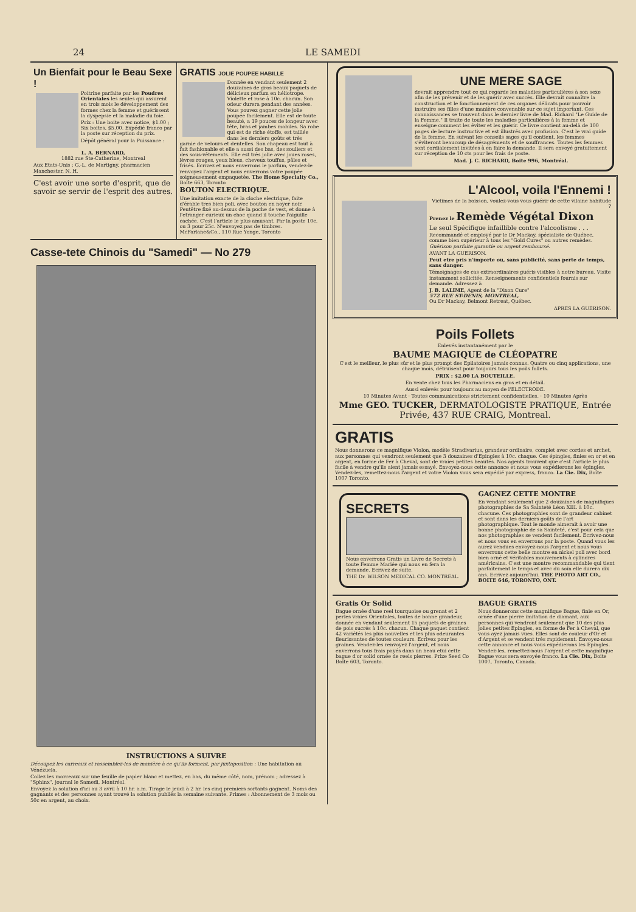24 LE SAMEDI
Un Bienfait pour le Beau Sexe !
Poitrine parfaite par les Poudres Orientales les seules qui assurent en trois mois le développement des formes chez la femme et guérissent la dyspepsie et la maladie du foie.
Prix : Une boite avec notice, $1.00 ; Six boites, $5.00. Expédié franco par la poste sur réception du prix.
Dépôt général pour la Puissance :
L. A. BERNARD,
1882 rue Ste-Catherine, Montreal
Aux Etats-Unis : G.-L. de Martigny, pharmacien Manchester, N. H.
C'est avoir une sorte d'esprit, que de savoir se servir de l'esprit des autres.
GRATIS JOLIE POUPEE HABILLE
Donnée en vendant seulement 2 douzaines de gros beaux paquets de délicieux parfum en héliotrope. Violette et rose à 10c. chacun. Son odeur durera pendant des années. Vous pouvez gagner cette jolie poupée facilement. Elle est de toute beauté, a 19 pouces de longeur avec tête, bras et jambes mobiles. Sa robe qui est de riche étoffe, est taillée dans les derniers goûts et très garnie de velours et dentelles. Son chapeau est tout à fait fashionable et elle a aussi des bas, des souliers et des sous-vêtements. Elle est très jolie avec joues roses, lèvres rouges, yeux bleus, cheveux touffus, pâles et frisés. Ecrivez et nous enverrons le parfum, vendez-le renvoyez l'argent et nous enverrons votre poupée soigneusement empaquetée. The Home Specialty Co., Boîte 663, Toronto
BOUTON ELECTRIQUE.
Une imitation exacte de la cloche electrique, faite d'érable tres bien poli, avec bouton en noyer noir. Peutêtre fixé au-dessus de la poche de vest, et donne à l'etranger curieux un choc quand il touche l'aiguille cachée. C'est l'article le plus amusant. Par la poste 10c. ou 3 pour 25c. N'envoyez pas de timbres. McFarlane&Co., 110 Rue Yonge, Toronto
Casse-tete Chinois du "Samedi" — No 279
INSTRUCTIONS A SUIVRE
Découpez les carreaux et rassemblez-les de manière à ce qu'ils forment, par juxtaposition : Une habitation au Vénézuela.
Collez les morceaux sur une feuille de papier blanc et mettez, en bas, du même côté, nom, prénom ; adressez à "Sphinx", journal le Samedi, Montréal.
Envoyez la solution d'ici au 3 avril à 10 hr. a.m. Tirage le jeudi à 2 hr. les cinq premiers sortants gagnent. Noms des gagnants et des personnes ayant trouvé la solution publiés la semaine suivante. Primes : Abonnement de 3 mois ou 50c en argent, au choix.
UNE MERE SAGE
devrait apprendre tout ce qui regarde les maladies particulières à son sexe afin de les prévenir et de les guérir avec succès. Elle devrait connaître la construction et le fonctionnement de ces organes délicats pour pouvoir instruire ses filles d'une manière convenable sur ce sujet important. Ces connaissances se trouvent dans le dernier livre de Mad. Richard "Le Guide de la Femme." Il traite de toute les maladies particulières à la femme et enseigne comment les éviter et les guérir. Ce livre contient au-delà de 100 pages de lecture instructive et est illustrés avec profusion. C'est le vrai guide de la femme. En suivant les conseils sages qu'il contient, les femmes s'éviteront beaucoup de désagréments et de souffrances. Toutes les femmes sont cordialement invitées à en faire la demande. Il sera envoyé gratuitement sur réception de 10 cts pour les frais de poste.
Mad. J. C. RICHARD, Boite 996, Montréal.
L'Alcool, voila l'Ennemi !
Victimes de la boisson, voulez-vous vous guérir de cette vilaine habitude ?
Prenez le Remède Végétal Dixon
Le seul Spécifique infaillible contre l'alcoolisme . . .
Recommandé et employé par le Dr Mackay, spécialiste de Québec, comme bien supérieur à tous les "Gold Cures" ou autres remèdes. Guérison parfaite garantie ou argent remboursé.
AVANT LA GUERISON.
Peut etre pris n'importe ou, sans publicité, sans perte de temps, sans danger.
Témoignages de cas extraordinaires guéris visibles à notre bureau. Visite instamment sollicitée. Renseignements confidentiels fournis sur demande. Adressez à
J. B. LALIME, Agent de la "Dixon Cure"
572 RUE ST-DENIS, MONTREAL,
Ou Dr Mackay, Belmont Retreat, Québec.
APRES LA GUERISON.
Poils Follets
Enlevés instantanément par le
BAUME MAGIQUE de CLÉOPATRE
C'est le meilleur, le plus sûr et le plus prompt des Epilatoires jamais connus. Quatre ou cinq applications, une chaque mois, détruisent pour toujours tous les poils follets.
PRIX : $2.00 LA BOUTEILLE.
En vente chez tous les Pharmaciens en gros et en détail.
Aussi enlevés pour toujours au moyen de l'ELECTRODE.
10 Minutes Avant · Toutes communications strictement confidentielles. · 10 Minutes Après
Mme GEO. TUCKER, DERMATOLOGISTE PRATIQUE, Entrée Privée, 437 RUE CRAIG, Montreal.
GRATIS
Nous donnerons ce magnifique Violon, modèle Stradivarius, grandeur ordinaire, complet avec cordes et archet, aux personnes qui vendront seulement que 3 douzaines d'Epingles à 10c. chaque. Ces épingles, finies en or et en argent, en forme de Fer à Cheval, sont de vraies petites beautés. Nos agents trouvent que c'est l'article le plus facile à vendre qu'ils aient jamais essayé. Envoyez-nous cette annonce et nous vous expédierons les épingles. Vendez-les, remettez-nous l'argent et votre Violon vous sera expédié par express, franco. La Cie. Dix, Boîte 1007 Toronto.
SECRETS
Nous enverrons Gratis un Livre de Secrets à toute Femme Mariée qui nous en fera la demande. Ecrivez de suite.
THE Dr. WILSON MEDICAL CO. MONTREAL.
GAGNEZ CETTE MONTRE
En vendant seulement que 2 douzaines de magnifiques photographies de Sa Sainteté Léon XIII. à 10c. chacune. Ces photographies sont de grandeur cabinet et sont dans les derniers goûts de l'art photographique. Tout le monde aimerait à avoir une bonne photographie de sa Sainteté, c'est pour cela que nos photographies se vendent facilement. Ecrivez-nous et nous vous en enverrons par la poste. Quand vous les aurez vendues envoyez-nous l'argent et nous vous enverrons cette belle montre en nickel poli avec bord bien orné et véritables mouvements à cylindres américains. C'est une montre recommandable qui tient parfaitement le temps et avec du soin elle durera dix ans. Ecrivez aujourd'hui. THE PHOTO ART CO., BOITE 646, TORONTO, ONT.
Gratis Or Solid
Bague ornée d'une reel tourquoise ou grenat et 2 perles vraies Orientales, toutes de bonne grandeur, donnée en vendant seulement 15 paquets de graines de pois sucrés à 10c. chacun. Chaque paquet contient 42 variétés les plus nouvelles et les plus odeurantes fleurissantes de toutes couleurs. Ecrivez pour les graines. Vendez-les renvoyez l'argent, et nous enverrons tous frais payés dans un beau etui cette bague d'or solid ornée de reels pierres. Prize Seed Co Boîte 603, Toronto.
BAGUE GRATIS
Nous donnerons cette magnifique Bague, finie en Or, ornée d'une pierre imitation de diamant, aux personnes qui vendront seulement que 10 des plus jolies petites Epingles, en forme de Fer à Cheval, que vous ayez jamais vues. Elles sont de couleur d'Or et d'Argent et se vendent très rapidement. Envoyez-nous cette annonce et nous vous expédierons les Epingles. Vendez-les, remettez-nous l'argent et cette magnifique Bague vous sera envoyée franco. La Cie. Dix, Boite 1007, Toronto, Canada.